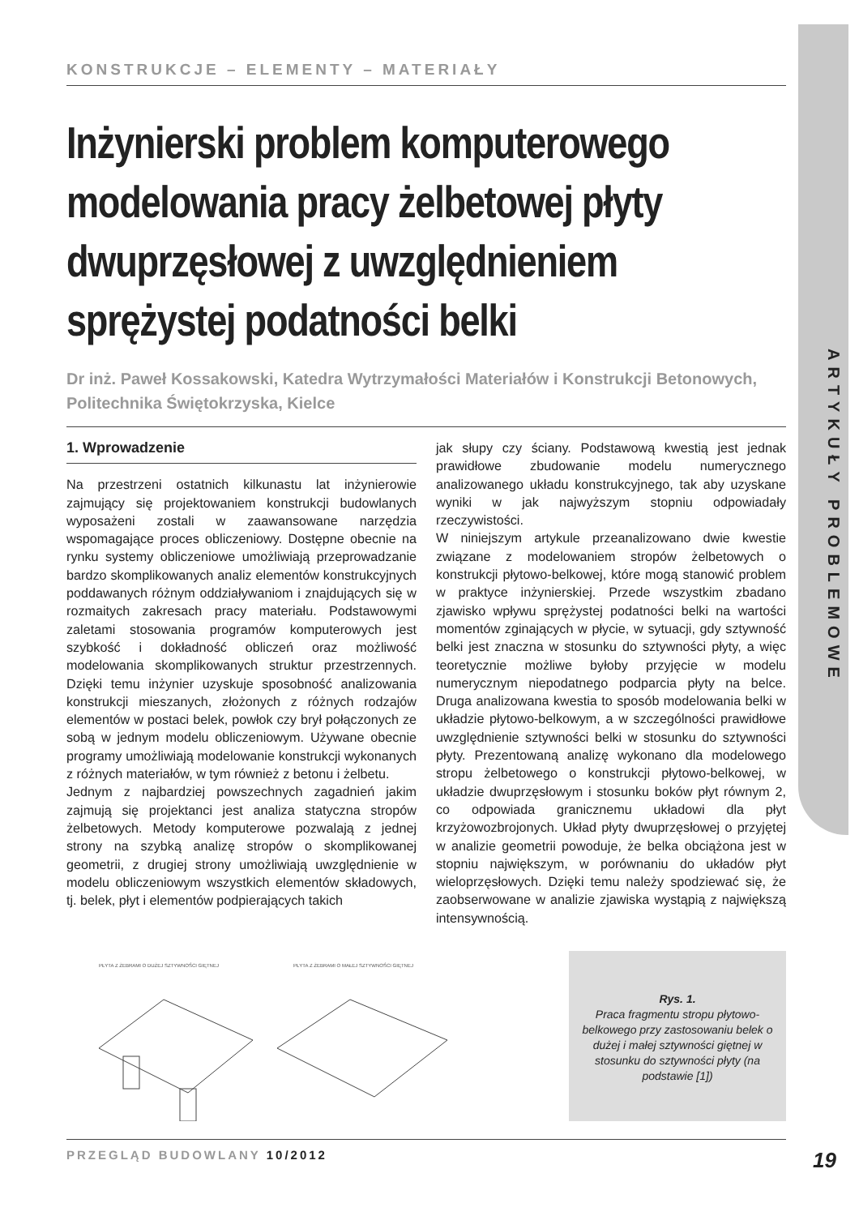ARTYKUŁY PROBLEMOWE
KONSTRUKCJE – ELEMENTY – MATERIAŁY
Inżynierski problem komputerowego modelowania pracy żelbetowej płyty dwuprzęsłowej z uwzględnieniem sprężystej podatności belki
Dr inż. Paweł Kossakowski, Katedra Wytrzymałości Materiałów i Konstrukcji Betonowych, Politechnika Świętokrzyska, Kielce
1. Wprowadzenie
Na przestrzeni ostatnich kilkunastu lat inżynierowie zajmujący się projektowaniem konstrukcji budowlanych wyposażeni zostali w zaawansowane narzędzia wspomagające proces obliczeniowy. Dostępne obecnie na rynku systemy obliczeniowe umożliwiają przeprowadzanie bardzo skomplikowanych analiz elementów konstrukcyjnych poddawanych różnym oddziaływaniom i znajdujących się w rozmaitych zakresach pracy materiału. Podstawowymi zaletami stosowania programów komputerowych jest szybkość i dokładność obliczeń oraz możliwość modelowania skomplikowanych struktur przestrzennych. Dzięki temu inżynier uzyskuje sposobność analizowania konstrukcji mieszanych, złożonych z różnych rodzajów elementów w postaci belek, powłok czy brył połączonych ze sobą w jednym modelu obliczeniowym. Używane obecnie programy umożliwiają modelowanie konstrukcji wykonanych z różnych materiałów, w tym również z betonu i żelbetu.
Jednym z najbardziej powszechnych zagadnień jakim zajmują się projektanci jest analiza statyczna stropów żelbetowych. Metody komputerowe pozwalają z jednej strony na szybką analizę stropów o skomplikowanej geometrii, z drugiej strony umożliwiają uwzględnienie w modelu obliczeniowym wszystkich elementów składowych, tj. belek, płyt i elementów podpierających takich
jak słupy czy ściany. Podstawową kwestią jest jednak prawidłowe zbudowanie modelu numerycznego analizowanego układu konstrukcyjnego, tak aby uzyskane wyniki w jak najwyższym stopniu odpowiadały rzeczywistości.
W niniejszym artykule przeanalizowano dwie kwestie związane z modelowaniem stropów żelbetowych o konstrukcji płytowo-belkowej, które mogą stanowić problem w praktyce inżynierskiej. Przede wszystkim zbadano zjawisko wpływu sprężystej podatności belki na wartości momentów zginających w płycie, w sytuacji, gdy sztywność belki jest znaczna w stosunku do sztywności płyty, a więc teoretycznie możliwe byłoby przyjęcie w modelu numerycznym niepodatnego podparcia płyty na belce. Druga analizowana kwestia to sposób modelowania belki w układzie płytowo-belkowym, a w szczególności prawidłowe uwzględnienie sztywności belki w stosunku do sztywności płyty. Prezentowaną analizę wykonano dla modelowego stropu żelbetowego o konstrukcji płytowo-belkowej, w układzie dwuprzęsłowym i stosunku boków płyt równym 2, co odpowiada granicznemu układowi dla płyt krzyżowozbrojonych. Układ płyty dwuprzęsłowej o przyjętej w analizie geometrii powoduje, że belka obciążona jest w stopniu największym, w porównaniu do układów płyt wieloprzęsłowych. Dzięki temu należy spodziewać się, że zaobserwowane w analizie zjawiska wystąpią z największą intensywnością.
PŁYTA Z ŻEBRAMI O DUŻEJ SZTYWNOŚCI GIĘTNEJ
PŁYTA Z ŻEBRAMI O MAŁEJ SZTYWNOŚCI GIĘTNEJ
Rys. 1.
Praca fragmentu stropu płytowo-belkowego przy zastosowaniu belek o dużej i małej sztywności giętnej w stosunku do sztywności płyty (na podstawie [1])
PRZEGLĄD BUDOWLANY 10/2012 19